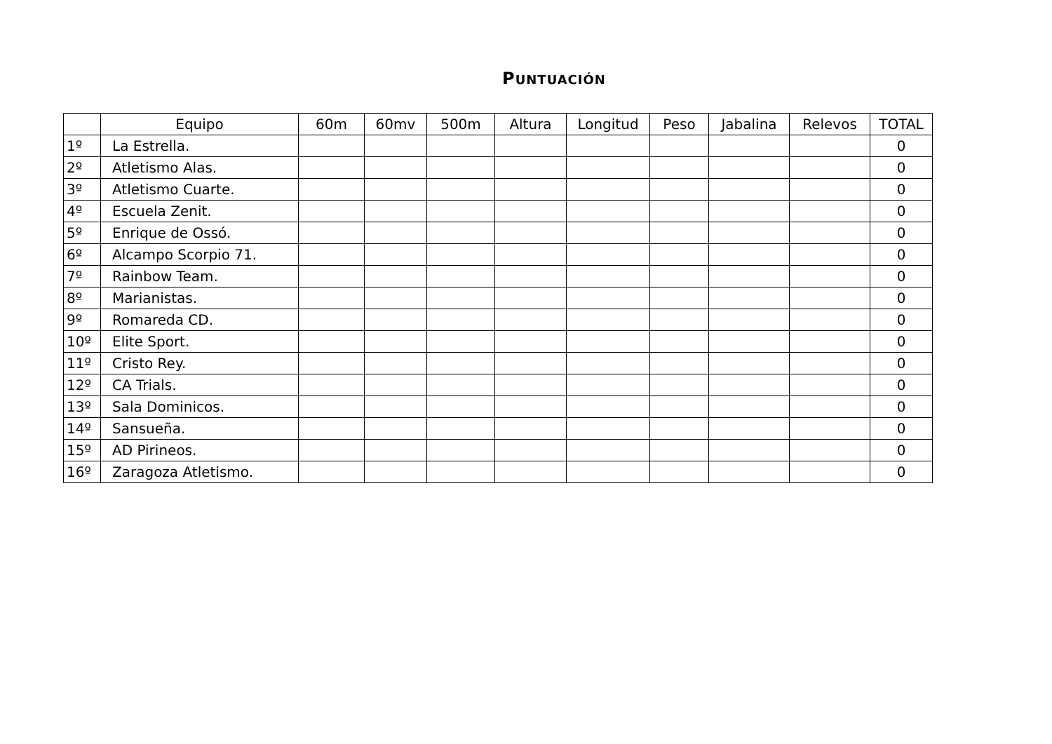PUNTUACIÓN
| | Equipo | 60m | 60mv | 500m | Altura | Longitud | Peso | Jabalina | Relevos | TOTAL |
| --- | --- | --- | --- | --- | --- | --- | --- | --- | --- | --- |
| 1º | La Estrella. | | | | | | | | | 0 |
| 2º | Atletismo Alas. | | | | | | | | | 0 |
| 3º | Atletismo Cuarte. | | | | | | | | | 0 |
| 4º | Escuela Zenit. | | | | | | | | | 0 |
| 5º | Enrique de Ossó. | | | | | | | | | 0 |
| 6º | Alcampo Scorpio 71. | | | | | | | | | 0 |
| 7º | Rainbow Team. | | | | | | | | | 0 |
| 8º | Marianistas. | | | | | | | | | 0 |
| 9º | Romareda CD. | | | | | | | | | 0 |
| 10º | Elite Sport. | | | | | | | | | 0 |
| 11º | Cristo Rey. | | | | | | | | | 0 |
| 12º | CA Trials. | | | | | | | | | 0 |
| 13º | Sala Dominicos. | | | | | | | | | 0 |
| 14º | Sansueña. | | | | | | | | | 0 |
| 15º | AD Pirineos. | | | | | | | | | 0 |
| 16º | Zaragoza Atletismo. | | | | | | | | | 0 |